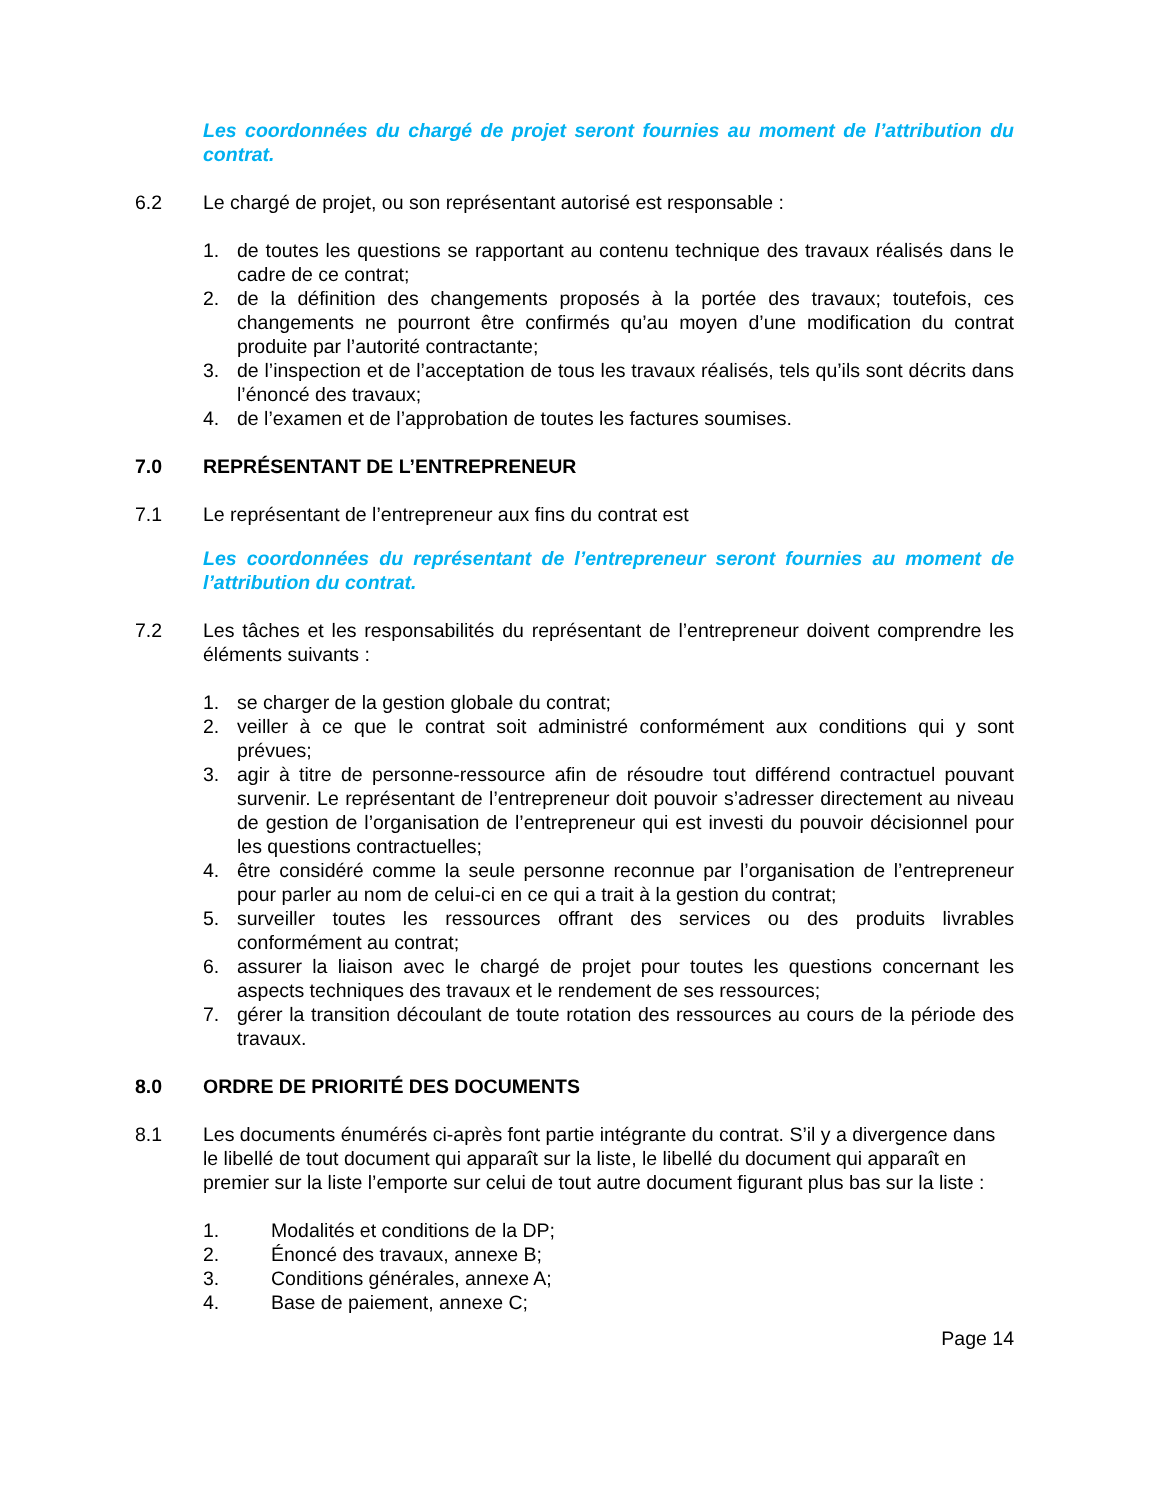Les coordonnées du chargé de projet seront fournies au moment de l’attribution du contrat.
6.2 Le chargé de projet, ou son représentant autorisé est responsable :
1. de toutes les questions se rapportant au contenu technique des travaux réalisés dans le cadre de ce contrat;
2. de la définition des changements proposés à la portée des travaux; toutefois, ces changements ne pourront être confirmés qu’au moyen d’une modification du contrat produite par l’autorité contractante;
3. de l’inspection et de l’acceptation de tous les travaux réalisés, tels qu’ils sont décrits dans l’énoncé des travaux;
4. de l’examen et de l’approbation de toutes les factures soumises.
7.0 REPRÉSENTANT DE L’ENTREPRENEUR
7.1 Le représentant de l’entrepreneur aux fins du contrat est
Les coordonnées du représentant de l’entrepreneur seront fournies au moment de l’attribution du contrat.
7.2 Les tâches et les responsabilités du représentant de l’entrepreneur doivent comprendre les éléments suivants :
1. se charger de la gestion globale du contrat;
2. veiller à ce que le contrat soit administré conformément aux conditions qui y sont prévues;
3. agir à titre de personne-ressource afin de résoudre tout différend contractuel pouvant survenir. Le représentant de l’entrepreneur doit pouvoir s’adresser directement au niveau de gestion de l’organisation de l’entrepreneur qui est investi du pouvoir décisionnel pour les questions contractuelles;
4. être considéré comme la seule personne reconnue par l’organisation de l’entrepreneur pour parler au nom de celui-ci en ce qui a trait à la gestion du contrat;
5. surveiller toutes les ressources offrant des services ou des produits livrables conformément au contrat;
6. assurer la liaison avec le chargé de projet pour toutes les questions concernant les aspects techniques des travaux et le rendement de ses ressources;
7. gérer la transition découlant de toute rotation des ressources au cours de la période des travaux.
8.0 ORDRE DE PRIORITÉ DES DOCUMENTS
8.1 Les documents énumérés ci-après font partie intégrante du contrat. S’il y a divergence dans le libellé de tout document qui apparaît sur la liste, le libellé du document qui apparaît en premier sur la liste l’emporte sur celui de tout autre document figurant plus bas sur la liste :
1. Modalités et conditions de la DP;
2. Énoncé des travaux, annexe B;
3. Conditions générales, annexe A;
4. Base de paiement, annexe C;
Page 14